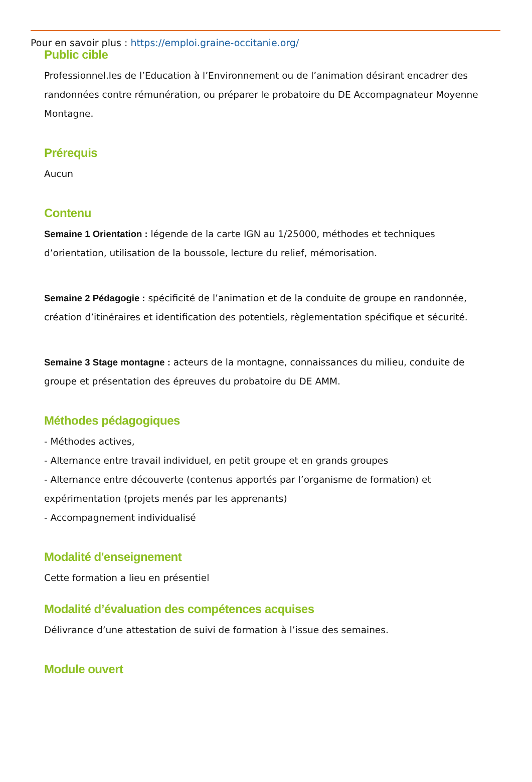Pour en savoir plus : https://emploi.graine-occitanie.org/
Public cible
Professionnel.les de l’Education à l’Environnement ou de l’animation désirant encadrer des randonnées contre rémunération, ou préparer le probatoire du DE Accompagnateur Moyenne Montagne.
Prérequis
Aucun
Contenu
Semaine 1 Orientation : légende de la carte IGN au 1/25000, méthodes et techniques d’orientation, utilisation de la boussole, lecture du relief, mémorisation.
Semaine 2 Pédagogie : spécificité de l’animation et de la conduite de groupe en randonnée, création d’itinéraires et identification des potentiels, règlementation spécifique et sécurité.
Semaine 3 Stage montagne : acteurs de la montagne, connaissances du milieu, conduite de groupe et présentation des épreuves du probatoire du DE AMM.
Méthodes pédagogiques
- Méthodes actives,
- Alternance entre travail individuel, en petit groupe et en grands groupes
- Alternance entre découverte (contenus apportés par l’organisme de formation) et expérimentation (projets menés par les apprenants)
- Accompagnement individualisé
Modalité d'enseignement
Cette formation a lieu en présentiel
Modalité d’évaluation des compétences acquises
Délivrance d’une attestation de suivi de formation à l’issue des semaines.
Module ouvert